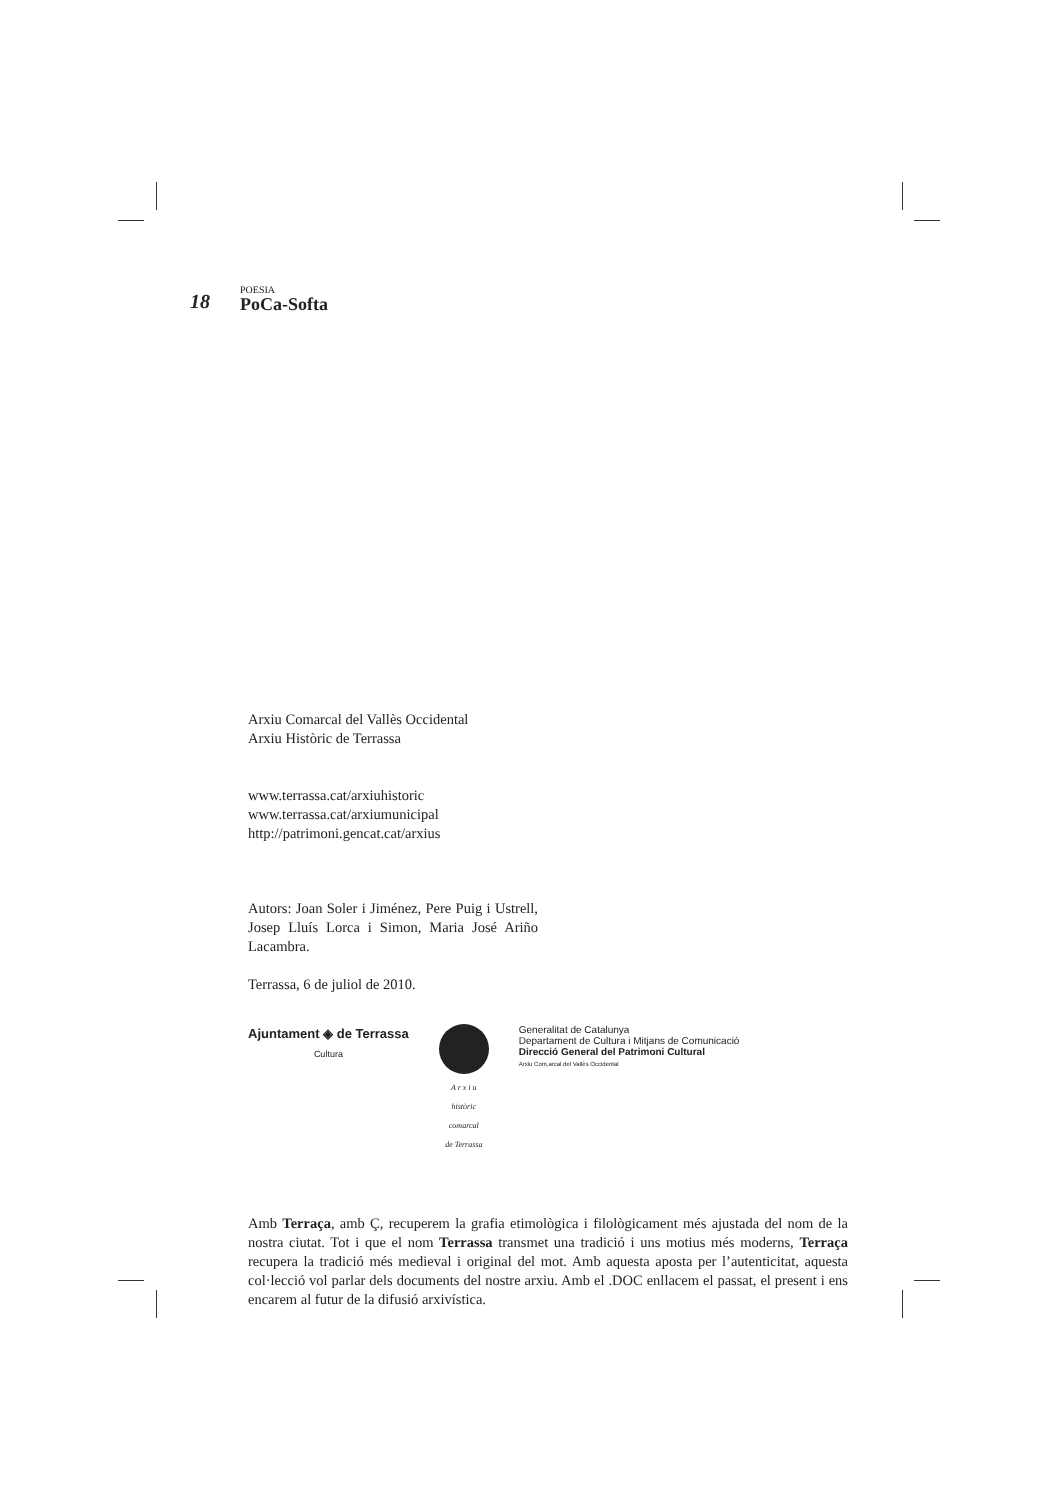18 POESIA
PoCa-Softa
Arxiu Comarcal del Vallès Occidental
Arxiu Històric de Terrassa
www.terrassa.cat/arxiuhistoric
www.terrassa.cat/arxiumunicipal
http://patrimoni.gencat.cat/arxius
Autors: Joan Soler i Jiménez, Pere Puig i Ustrell, Josep Lluís Lorca i Simon, Maria José Ariño Lacambra.
Terrassa, 6 de juliol de 2010.
Ajuntament ◈ de Terrassa
Cultura
A r x i u
històric
comarcal
de Terrassa
Generalitat de Catalunya
Departament de Cultura i Mitjans de Comunicació
Direcció General del Patrimoni Cultural
Arxiu Com,arcal del Vallès Occidental
Amb Terraça, amb Ç, recuperem la grafia etimològica i filològicament més ajustada del nom de la nostra ciutat. Tot i que el nom Terrassa transmet una tradició i uns motius més moderns, Terraça recupera la tradició més medieval i original del mot. Amb aquesta aposta per l’autenticitat, aquesta col·lecció vol parlar dels documents del nostre arxiu. Amb el .DOC enllacem el passat, el present i ens encarem al futur de la difusió arxivística.